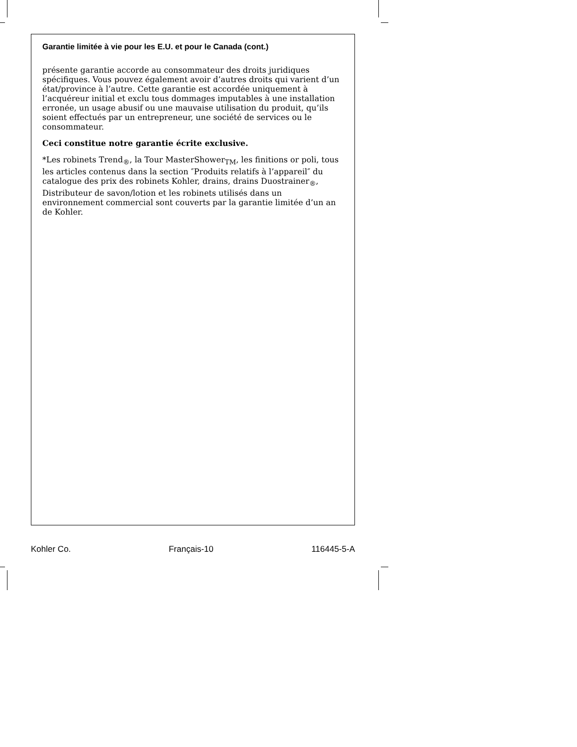Garantie limitée à vie pour les E.U. et pour le Canada (cont.)
présente garantie accorde au consommateur des droits juridiques spécifiques. Vous pouvez également avoir d’autres droits qui varient d’un état/province à l’autre. Cette garantie est accordée uniquement à l’acquéreur initial et exclu tous dommages imputables à une installation erronée, un usage abusif ou une mauvaise utilisation du produit, qu’ils soient effectués par un entrepreneur, une société de services ou le consommateur.
Ceci constitue notre garantie écrite exclusive.
*Les robinets Trend<sub>®</sub>, la Tour MasterShower<sub>TM</sub>, les finitions or poli, tous les articles contenus dans la section ″Produits relatifs à l’appareil″ du catalogue des prix des robinets Kohler, drains, drains Duostrainer<sub>®</sub>, Distributeur de savon/lotion et les robinets utilisés dans un environnement commercial sont couverts par la garantie limitée d’un an de Kohler.
Kohler Co. Français-10 116445-5-A